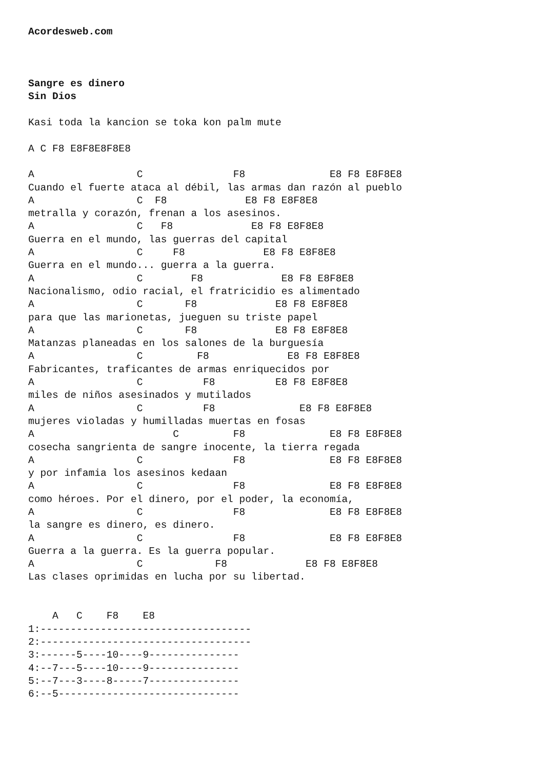Acordesweb.com



Sangre es dinero
Sin Dios

Kasi toda la kancion se toka kon palm mute

A C F8 E8F8E8F8E8

A                 C               F8              E8 F8 E8F8E8
Cuando el fuerte ataca al débil, las armas dan razón al pueblo
A                 C  F8             E8 F8 E8F8E8
metralla y corazón, frenan a los asesinos.
A                 C   F8             E8 F8 E8F8E8
Guerra en el mundo, las guerras del capital
A                 C     F8             E8 F8 E8F8E8
Guerra en el mundo... guerra a la guerra.
A                 C        F8             E8 F8 E8F8E8
Nacionalismo, odio racial, el fratricidio es alimentado
A                 C       F8             E8 F8 E8F8E8
para que las marionetas, jueguen su triste papel
A                 C       F8             E8 F8 E8F8E8
Matanzas planeadas en los salones de la burguesía
A                 C         F8             E8 F8 E8F8E8
Fabricantes, traficantes de armas enriquecidos por
A                 C          F8          E8 F8 E8F8E8
miles de niños asesinados y mutilados
A                 C          F8              E8 F8 E8F8E8
mujeres violadas y humilladas muertas en fosas
A                       C         F8              E8 F8 E8F8E8
cosecha sangrienta de sangre inocente, la tierra regada
A                 C               F8              E8 F8 E8F8E8
y por infamia los asesinos kedaan
A                 C               F8              E8 F8 E8F8E8
como héroes. Por el dinero, por el poder, la economía,
A                 C               F8              E8 F8 E8F8E8
la sangre es dinero, es dinero.
A                 C               F8              E8 F8 E8F8E8
Guerra a la guerra. Es la guerra popular.
A                 C            F8             E8 F8 E8F8E8
Las clases oprimidas en lucha por su libertad.


    A   C    F8    E8
1:-----------------------------------
2:-----------------------------------
3:------5----10----9---------------
4:--7---5----10----9---------------
5:--7---3----8-----7---------------
6:--5------------------------------